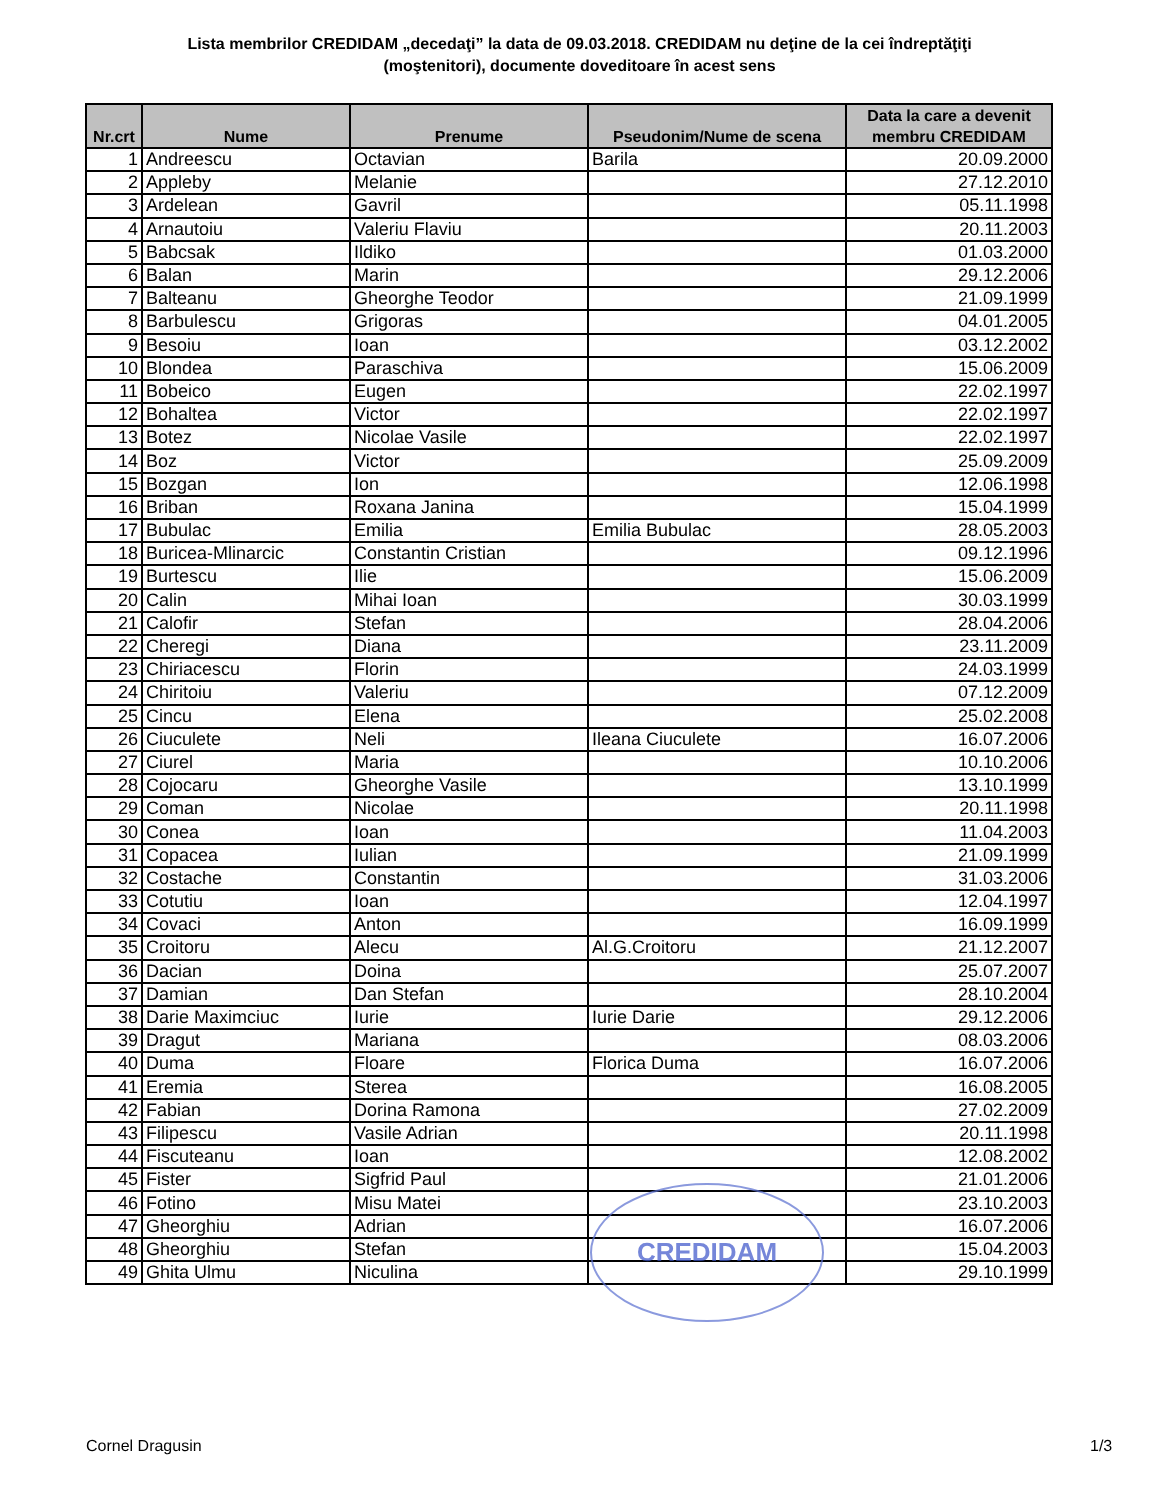Lista membrilor CREDIDAM „decedaţi” la data de 09.03.2018. CREDIDAM nu deţine de la cei îndreptăţiţi (moştenitori), documente doveditoare în acest sens
| Nr.crt | Nume | Prenume | Pseudonim/Nume de scena | Data la care a devenit membru CREDIDAM |
| --- | --- | --- | --- | --- |
| 1 | Andreescu | Octavian | Barila | 20.09.2000 |
| 2 | Appleby | Melanie | | 27.12.2010 |
| 3 | Ardelean | Gavril | | 05.11.1998 |
| 4 | Arnautoiu | Valeriu Flaviu | | 20.11.2003 |
| 5 | Babcsak | Ildiko | | 01.03.2000 |
| 6 | Balan | Marin | | 29.12.2006 |
| 7 | Balteanu | Gheorghe Teodor | | 21.09.1999 |
| 8 | Barbulescu | Grigoras | | 04.01.2005 |
| 9 | Besoiu | Ioan | | 03.12.2002 |
| 10 | Blondea | Paraschiva | | 15.06.2009 |
| 11 | Bobeico | Eugen | | 22.02.1997 |
| 12 | Bohaltea | Victor | | 22.02.1997 |
| 13 | Botez | Nicolae Vasile | | 22.02.1997 |
| 14 | Boz | Victor | | 25.09.2009 |
| 15 | Bozgan | Ion | | 12.06.1998 |
| 16 | Briban | Roxana Janina | | 15.04.1999 |
| 17 | Bubulac | Emilia | Emilia Bubulac | 28.05.2003 |
| 18 | Buricea-Mlinarcic | Constantin Cristian | | 09.12.1996 |
| 19 | Burtescu | Ilie | | 15.06.2009 |
| 20 | Calin | Mihai Ioan | | 30.03.1999 |
| 21 | Calofir | Stefan | | 28.04.2006 |
| 22 | Cheregi | Diana | | 23.11.2009 |
| 23 | Chiriacescu | Florin | | 24.03.1999 |
| 24 | Chiritoiu | Valeriu | | 07.12.2009 |
| 25 | Cincu | Elena | | 25.02.2008 |
| 26 | Ciuculete | Neli | Ileana Ciuculete | 16.07.2006 |
| 27 | Ciurel | Maria | | 10.10.2006 |
| 28 | Cojocaru | Gheorghe Vasile | | 13.10.1999 |
| 29 | Coman | Nicolae | | 20.11.1998 |
| 30 | Conea | Ioan | | 11.04.2003 |
| 31 | Copacea | Iulian | | 21.09.1999 |
| 32 | Costache | Constantin | | 31.03.2006 |
| 33 | Cotutiu | Ioan | | 12.04.1997 |
| 34 | Covaci | Anton | | 16.09.1999 |
| 35 | Croitoru | Alecu | Al.G.Croitoru | 21.12.2007 |
| 36 | Dacian | Doina | | 25.07.2007 |
| 37 | Damian | Dan Stefan | | 28.10.2004 |
| 38 | Darie Maximciuc | Iurie | Iurie Darie | 29.12.2006 |
| 39 | Dragut | Mariana | | 08.03.2006 |
| 40 | Duma | Floare | Florica Duma | 16.07.2006 |
| 41 | Eremia | Sterea | | 16.08.2005 |
| 42 | Fabian | Dorina Ramona | | 27.02.2009 |
| 43 | Filipescu | Vasile Adrian | | 20.11.1998 |
| 44 | Fiscuteanu | Ioan | | 12.08.2002 |
| 45 | Fister | Sigfrid Paul | | 21.01.2006 |
| 46 | Fotino | Misu Matei | | 23.10.2003 |
| 47 | Gheorghiu | Adrian | | 16.07.2006 |
| 48 | Gheorghiu | Stefan | | 15.04.2003 |
| 49 | Ghita Ulmu | Niculina | | 29.10.1999 |
CREDIDAM
Cornel Dragusin 1/3